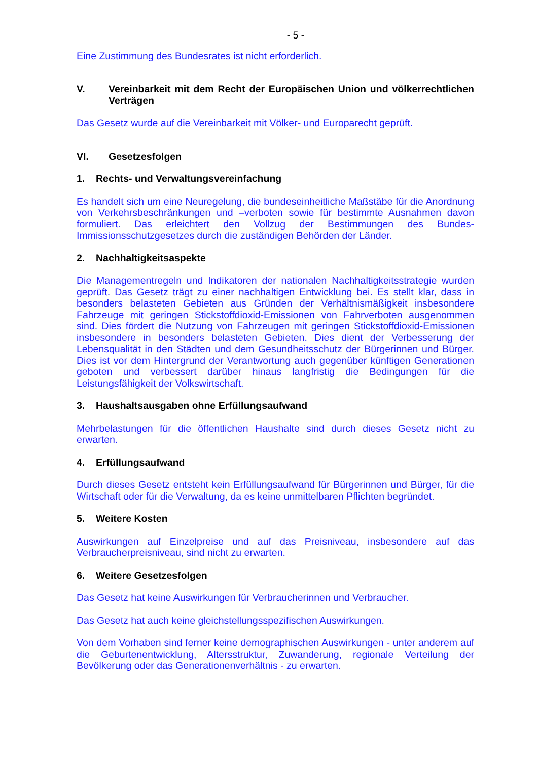- 5 -
Eine Zustimmung des Bundesrates ist nicht erforderlich.
V. Vereinbarkeit mit dem Recht der Europäischen Union und völkerrechtlichen Verträgen
Das Gesetz wurde auf die Vereinbarkeit mit Völker- und Europarecht geprüft.
VI. Gesetzesfolgen
1. Rechts- und Verwaltungsvereinfachung
Es handelt sich um eine Neuregelung, die bundeseinheitliche Maßstäbe für die Anordnung von Verkehrsbeschränkungen und –verboten sowie für bestimmte Ausnahmen davon formuliert. Das erleichtert den Vollzug der Bestimmungen des Bundes-Immissionsschutzgesetzes durch die zuständigen Behörden der Länder.
2. Nachhaltigkeitsaspekte
Die Managementregeln und Indikatoren der nationalen Nachhaltigkeitsstrategie wurden geprüft. Das Gesetz trägt zu einer nachhaltigen Entwicklung bei. Es stellt klar, dass in besonders belasteten Gebieten aus Gründen der Verhältnismäßigkeit insbesondere Fahrzeuge mit geringen Stickstoffdioxid-Emissionen von Fahrverboten ausgenommen sind. Dies fördert die Nutzung von Fahrzeugen mit geringen Stickstoffdioxid-Emissionen insbesondere in besonders belasteten Gebieten. Dies dient der Verbesserung der Lebensqualität in den Städten und dem Gesundheitsschutz der Bürgerinnen und Bürger. Dies ist vor dem Hintergrund der Verantwortung auch gegenüber künftigen Generationen geboten und verbessert darüber hinaus langfristig die Bedingungen für die Leistungsfähigkeit der Volkswirtschaft.
3. Haushaltsausgaben ohne Erfüllungsaufwand
Mehrbelastungen für die öffentlichen Haushalte sind durch dieses Gesetz nicht zu erwarten.
4. Erfüllungsaufwand
Durch dieses Gesetz entsteht kein Erfüllungsaufwand für Bürgerinnen und Bürger, für die Wirtschaft oder für die Verwaltung, da es keine unmittelbaren Pflichten begründet.
5. Weitere Kosten
Auswirkungen auf Einzelpreise und auf das Preisniveau, insbesondere auf das Verbraucherpreisniveau, sind nicht zu erwarten.
6. Weitere Gesetzesfolgen
Das Gesetz hat keine Auswirkungen für Verbraucherinnen und Verbraucher.
Das Gesetz hat auch keine gleichstellungsspezifischen Auswirkungen.
Von dem Vorhaben sind ferner keine demographischen Auswirkungen - unter anderem auf die Geburtenentwicklung, Altersstruktur, Zuwanderung, regionale Verteilung der Bevölkerung oder das Generationenverhältnis - zu erwarten.